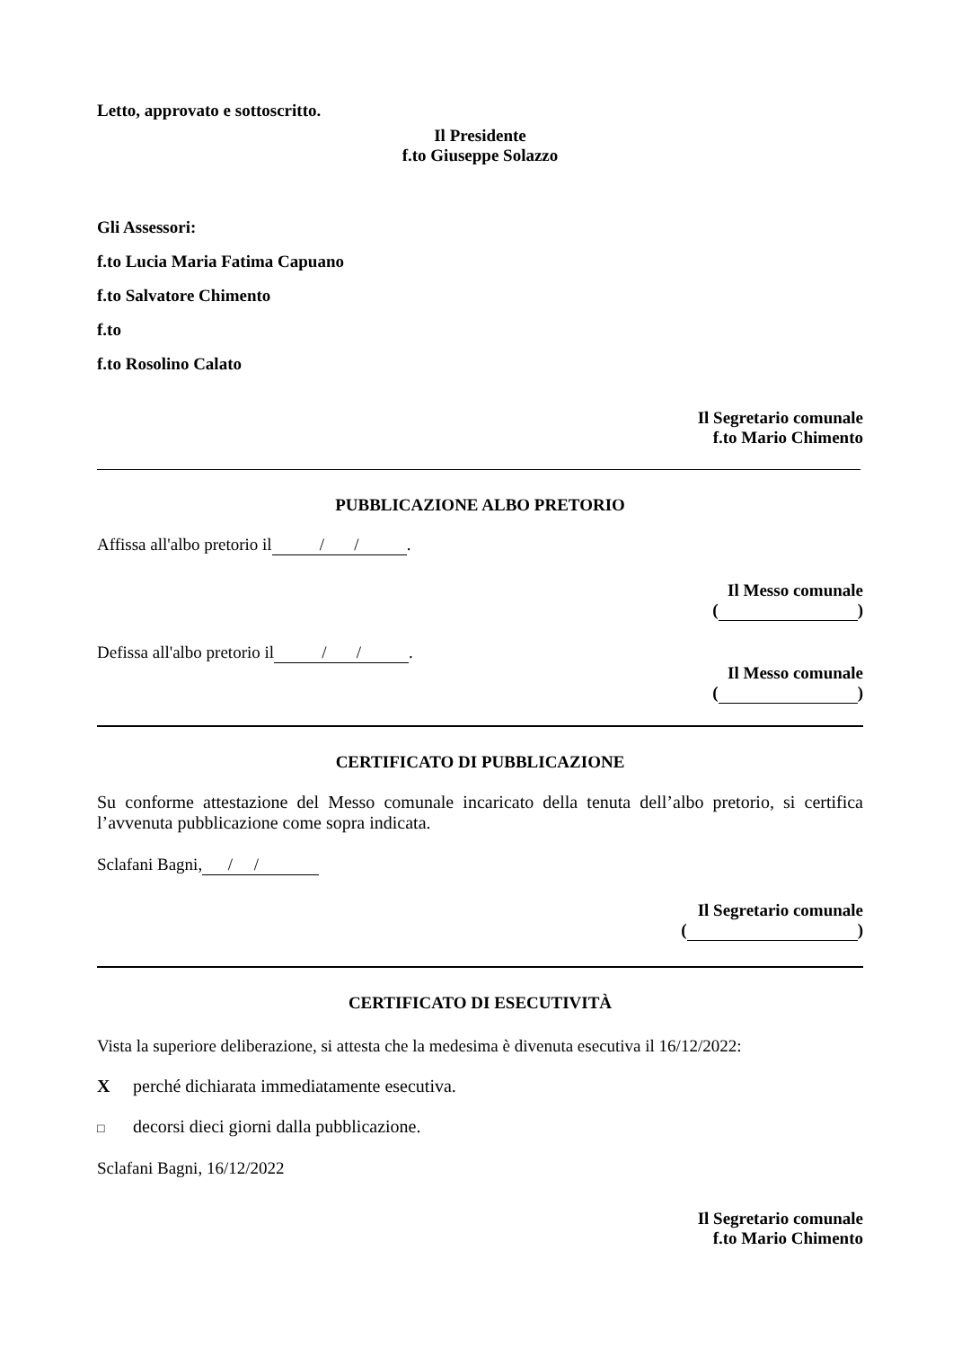Letto, approvato e sottoscritto.
Il Presidente
f.to Giuseppe Solazzo
Gli Assessori:
f.to Lucia Maria Fatima Capuano
f.to Salvatore Chimento
f.to
f.to Rosolino Calato
Il Segretario comunale
f.to Mario Chimento
PUBBLICAZIONE ALBO PRETORIO
Affissa all'albo pretorio il / /.
Il Messo comunale
( )
Defissa all'albo pretorio il / /.
Il Messo comunale
( )
CERTIFICATO DI PUBBLICAZIONE
Su conforme attestazione del Messo comunale incaricato della tenuta dell’albo pretorio, si certifica l’avvenuta pubblicazione come sopra indicata.
Sclafani Bagni, / /
Il Segretario comunale
( )
CERTIFICATO DI ESECUTIVITÀ
Vista la superiore deliberazione, si attesta che la medesima è divenuta esecutiva il 16/12/2022:
Xperché dichiarata immediatamente esecutiva.
□ decorsi dieci giorni dalla pubblicazione.
Sclafani Bagni, 16/12/2022
Il Segretario comunale
f.to Mario Chimento